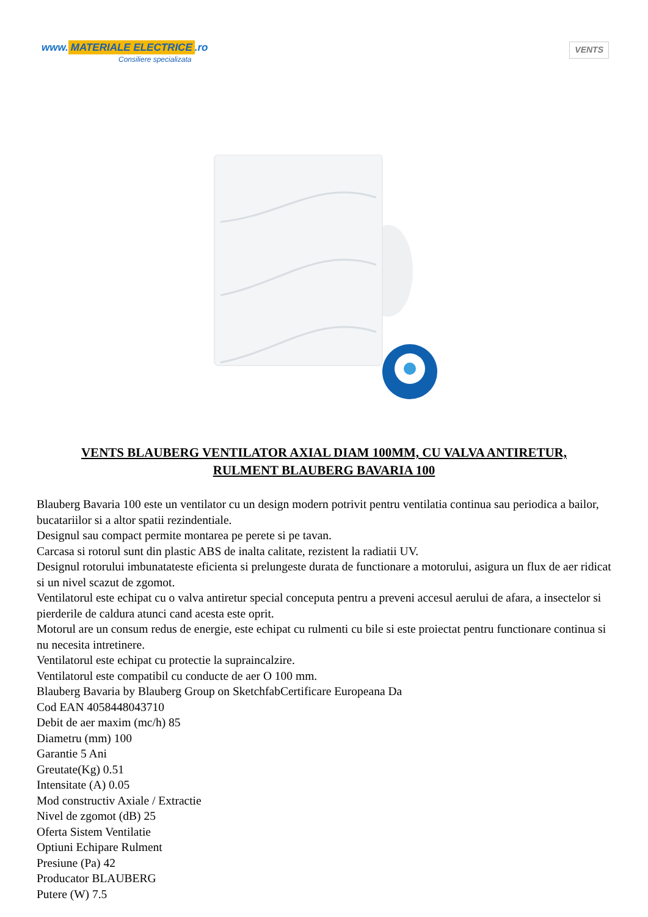www. MATERIALE ELECTRICE.ro
Consiliere specializata
VENTS
VENTS BLAUBERG VENTILATOR AXIAL DIAM 100MM, CU VALVA ANTIRETUR, RULMENT BLAUBERG BAVARIA 100
Blauberg Bavaria 100 este un ventilator cu un design modern potrivit pentru ventilatia continua sau periodica a bailor, bucatariilor si a altor spatii rezindentiale.
Designul sau compact permite montarea pe perete si pe tavan.
Carcasa si rotorul sunt din plastic ABS de inalta calitate, rezistent la radiatii UV.
Designul rotorului imbunatateste eficienta si prelungeste durata de functionare a motorului, asigura un flux de aer ridicat si un nivel scazut de zgomot.
Ventilatorul este echipat cu o valva antiretur special conceputa pentru a preveni accesul aerului de afara, a insectelor si pierderile de caldura atunci cand acesta este oprit.
Motorul are un consum redus de energie, este echipat cu rulmenti cu bile si este proiectat pentru functionare continua si nu necesita intretinere.
Ventilatorul este echipat cu protectie la supraincalzire.
Ventilatorul este compatibil cu conducte de aer O 100 mm.
Blauberg Bavaria by Blauberg Group on SketchfabCertificare Europeana Da
Cod EAN 4058448043710
Debit de aer maxim (mc/h) 85
Diametru (mm) 100
Garantie 5 Ani
Greutate(Kg) 0.51
Intensitate (A) 0.05
Mod constructiv Axiale / Extractie
Nivel de zgomot (dB) 25
Oferta Sistem Ventilatie
Optiuni Echipare Rulment
Presiune (Pa) 42
Producator BLAUBERG
Putere (W) 7.5